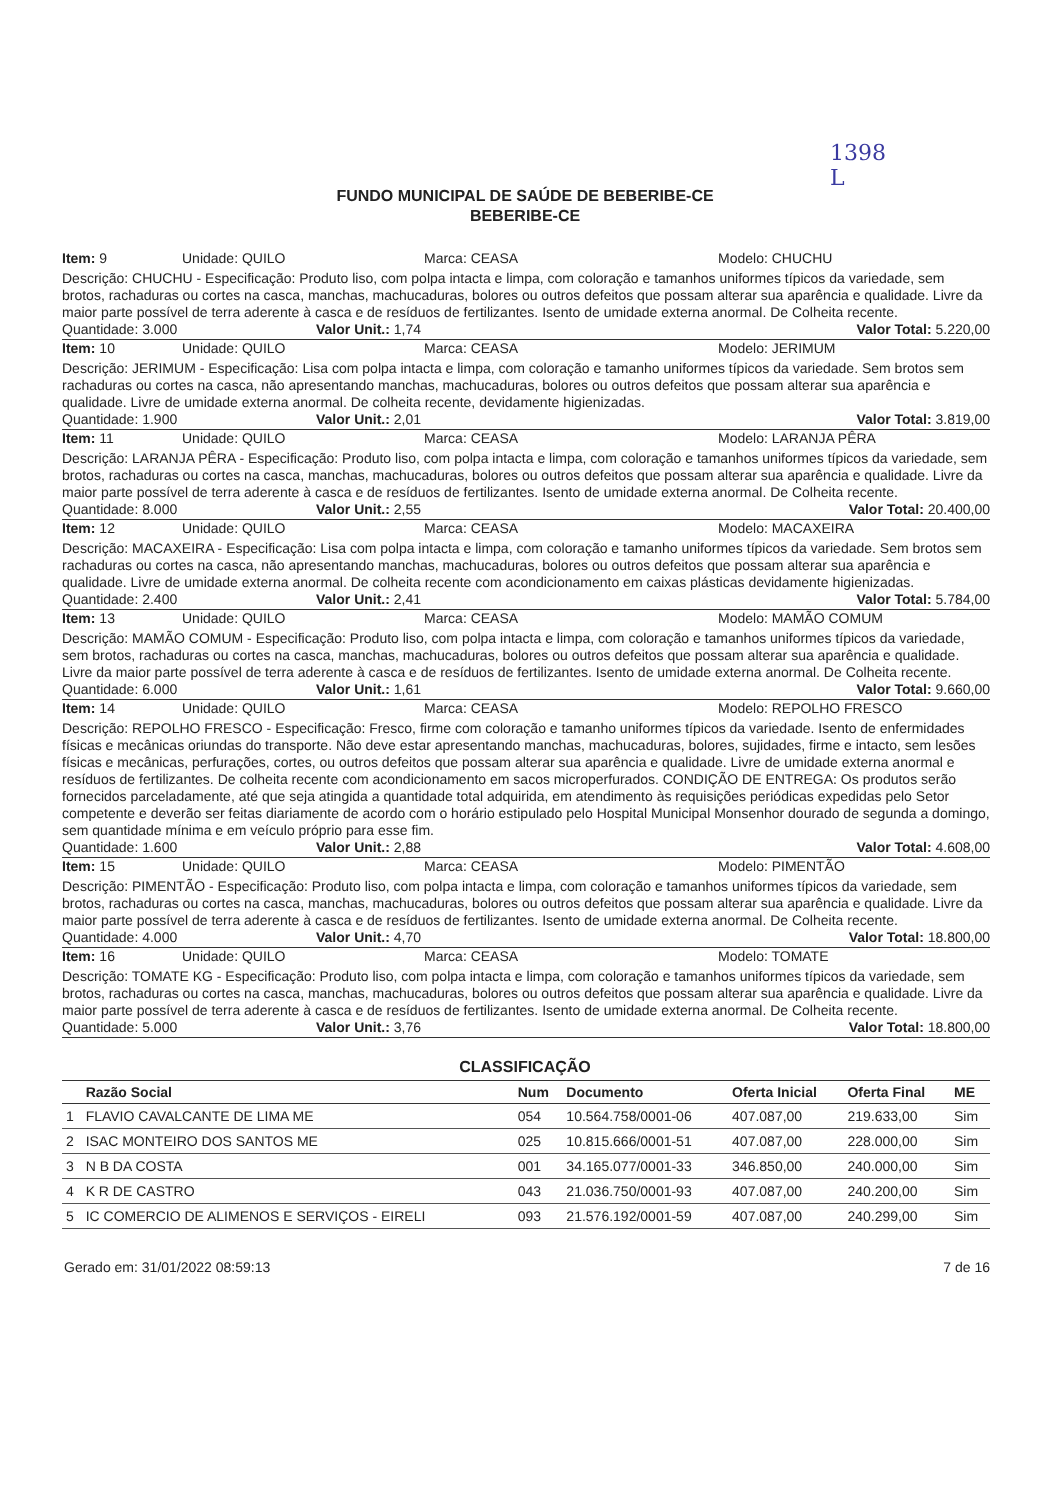1398
L
FUNDO MUNICIPAL DE SAÚDE DE BEBERIBE-CE
BEBERIBE-CE
Item: 9 Unidade: QUILO Marca: CEASA Modelo: CHUCHU
Descrição: CHUCHU - Especificação: Produto liso, com polpa intacta e limpa, com coloração e tamanhos uniformes típicos da variedade, sem brotos, rachaduras ou cortes na casca, manchas, machucaduras, bolores ou outros defeitos que possam alterar sua aparência e qualidade. Livre da maior parte possível de terra aderente à casca e de resíduos de fertilizantes. Isento de umidade externa anormal. De Colheita recente.
Quantidade: 3.000 Valor Unit.: 1,74 Valor Total: 5.220,00
Item: 10 Unidade: QUILO Marca: CEASA Modelo: JERIMUM
Descrição: JERIMUM - Especificação: Lisa com polpa intacta e limpa, com coloração e tamanho uniformes típicos da variedade. Sem brotos sem rachaduras ou cortes na casca, não apresentando manchas, machucaduras, bolores ou outros defeitos que possam alterar sua aparência e qualidade. Livre de umidade externa anormal. De colheita recente, devidamente higienizadas.
Quantidade: 1.900 Valor Unit.: 2,01 Valor Total: 3.819,00
Item: 11 Unidade: QUILO Marca: CEASA Modelo: LARANJA PÊRA
Descrição: LARANJA PÊRA - Especificação: Produto liso, com polpa intacta e limpa, com coloração e tamanhos uniformes típicos da variedade, sem brotos, rachaduras ou cortes na casca, manchas, machucaduras, bolores ou outros defeitos que possam alterar sua aparência e qualidade. Livre da maior parte possível de terra aderente à casca e de resíduos de fertilizantes. Isento de umidade externa anormal. De Colheita recente.
Quantidade: 8.000 Valor Unit.: 2,55 Valor Total: 20.400,00
Item: 12 Unidade: QUILO Marca: CEASA Modelo: MACAXEIRA
Descrição: MACAXEIRA - Especificação: Lisa com polpa intacta e limpa, com coloração e tamanho uniformes típicos da variedade. Sem brotos sem rachaduras ou cortes na casca, não apresentando manchas, machucaduras, bolores ou outros defeitos que possam alterar sua aparência e qualidade. Livre de umidade externa anormal. De colheita recente com acondicionamento em caixas plásticas devidamente higienizadas.
Quantidade: 2.400 Valor Unit.: 2,41 Valor Total: 5.784,00
Item: 13 Unidade: QUILO Marca: CEASA Modelo: MAMÃO COMUM
Descrição: MAMÃO COMUM - Especificação: Produto liso, com polpa intacta e limpa, com coloração e tamanhos uniformes típicos da variedade, sem brotos, rachaduras ou cortes na casca, manchas, machucaduras, bolores ou outros defeitos que possam alterar sua aparência e qualidade. Livre da maior parte possível de terra aderente à casca e de resíduos de fertilizantes. Isento de umidade externa anormal. De Colheita recente.
Quantidade: 6.000 Valor Unit.: 1,61 Valor Total: 9.660,00
Item: 14 Unidade: QUILO Marca: CEASA Modelo: REPOLHO FRESCO
Descrição: REPOLHO FRESCO - Especificação: Fresco, firme com coloração e tamanho uniformes típicos da variedade. Isento de enfermidades físicas e mecânicas oriundas do transporte. Não deve estar apresentando manchas, machucaduras, bolores, sujidades, firme e intacto, sem lesões físicas e mecânicas, perfurações, cortes, ou outros defeitos que possam alterar sua aparência e qualidade. Livre de umidade externa anormal e resíduos de fertilizantes. De colheita recente com acondicionamento em sacos microperfurados. CONDIÇÃO DE ENTREGA: Os produtos serão fornecidos parceladamente, até que seja atingida a quantidade total adquirida, em atendimento às requisições periódicas expedidas pelo Setor competente e deverão ser feitas diariamente de acordo com o horário estipulado pelo Hospital Municipal Monsenhor dourado de segunda a domingo, sem quantidade mínima e em veículo próprio para esse fim.
Quantidade: 1.600 Valor Unit.: 2,88 Valor Total: 4.608,00
Item: 15 Unidade: QUILO Marca: CEASA Modelo: PIMENTÃO
Descrição: PIMENTÃO - Especificação: Produto liso, com polpa intacta e limpa, com coloração e tamanhos uniformes típicos da variedade, sem brotos, rachaduras ou cortes na casca, manchas, machucaduras, bolores ou outros defeitos que possam alterar sua aparência e qualidade. Livre da maior parte possível de terra aderente à casca e de resíduos de fertilizantes. Isento de umidade externa anormal. De Colheita recente.
Quantidade: 4.000 Valor Unit.: 4,70 Valor Total: 18.800,00
Item: 16 Unidade: QUILO Marca: CEASA Modelo: TOMATE
Descrição: TOMATE KG - Especificação: Produto liso, com polpa intacta e limpa, com coloração e tamanhos uniformes típicos da variedade, sem brotos, rachaduras ou cortes na casca, manchas, machucaduras, bolores ou outros defeitos que possam alterar sua aparência e qualidade. Livre da maior parte possível de terra aderente à casca e de resíduos de fertilizantes. Isento de umidade externa anormal. De Colheita recente.
Quantidade: 5.000 Valor Unit.: 3,76 Valor Total: 18.800,00
CLASSIFICAÇÃO
| | Razão Social | Num | Documento | Oferta Inicial | Oferta Final | ME |
| --- | --- | --- | --- | --- | --- | --- |
| 1 | FLAVIO CAVALCANTE DE LIMA ME | 054 | 10.564.758/0001-06 | 407.087,00 | 219.633,00 | Sim |
| 2 | ISAC MONTEIRO DOS SANTOS ME | 025 | 10.815.666/0001-51 | 407.087,00 | 228.000,00 | Sim |
| 3 | N B DA COSTA | 001 | 34.165.077/0001-33 | 346.850,00 | 240.000,00 | Sim |
| 4 | K R DE CASTRO | 043 | 21.036.750/0001-93 | 407.087,00 | 240.200,00 | Sim |
| 5 | IC COMERCIO DE ALIMENOS E SERVIÇOS - EIRELI | 093 | 21.576.192/0001-59 | 407.087,00 | 240.299,00 | Sim |
Gerado em: 31/01/2022 08:59:13 7 de 16